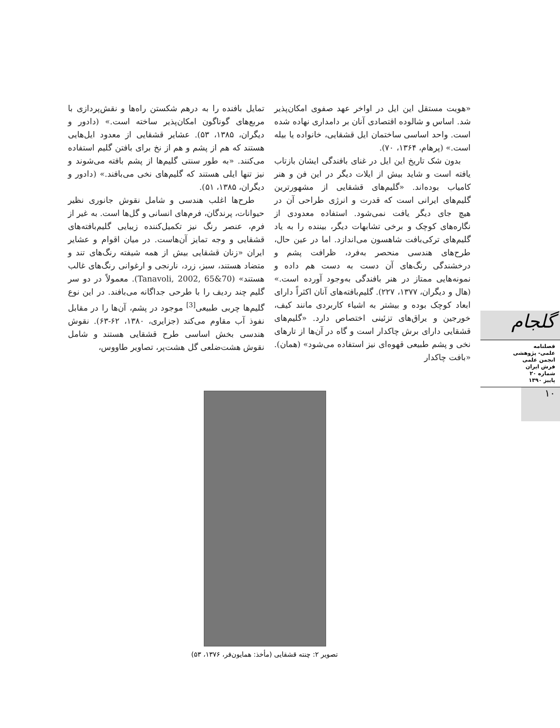«هویت مستقل این ایل در اواخر عهد صفوی امکان‌پذیر شد. اساس و شالوده اقتصادی آنان بر دامداری نهاده شده است. واحد اساسی ساختمان ایل قشقایی، خانواده یا بیله است.» (پرهام، ۱۳۶۴، ۷۰).
بدون شک تاریخ این ایل در غنای بافندگی ایشان بازتاب یافته است و شاید بیش از ایلات دیگر در این فن و هنر کامیاب بوده‌اند. «گلیم‌های قشقایی از مشهورترین گلیم‌های ایرانی است که قدرت و انرژی طراحی آن در هیچ جای دیگر یافت نمی‌شود. استفاده معدودی از نگاره‌های کوچک و برخی تشابهات دیگر، بیننده را به یاد گلیم‌های ترکی‌بافت شاهسون می‌اندازد. اما در عین حال، طرح‌های هندسی منحصر به‌فرد، ظرافت پشم و درخشندگی رنگ‌های آن دست به دست هم داده و نمونه‌هایی ممتاز در هنر بافندگی به‌وجود آورده است.» (هال و دیگران، ۱۳۷۷، ۲۲۷). گلیم‌بافته‌های آنان اکثراً دارای ابعاد کوچک بوده و بیشتر به اشیاء کاربردی مانند کیف، خورجین و یراق‌های تزئینی اختصاص دارد. «گلیم‌های قشقایی دارای برش چاکدار است و گاه در آن‌ها از تارهای نخی و پشم طبیعی قهوه‌ای نیز استفاده می‌شود» (همان). «بافت چاکدار
تمایل بافنده را به درهم شکستن راه‌ها و نقش‌پردازی با مربع‌های گوناگون امکان‌پذیر ساخته است.» (دادور و دیگران، ۱۳۸۵، ۵۳). عشایر قشقایی از معدود ایل‌هایی هستند که هم از پشم و هم از نخ برای بافتن گلیم استفاده می‌کنند. «به طور سنتی گلیم‌ها از پشم بافته می‌شوند و نیز تنها ایلی هستند که گلیم‌های نخی می‌بافند.» (دادور و دیگران، ۱۳۸۵، ۵۱).
طرح‌ها اغلب هندسی و شامل نقوش جانوری نظیر حیوانات، پرندگان، فرم‌های انسانی و گل‌ها است. به غیر از فرم، عنصر رنگ نیز تکمیل‌کننده زیبایی گلیم‌بافته‌های قشقایی و وجه تمایز آن‌هاست. در میان اقوام و عشایر ایران «زنان قشقایی بیش از همه شیفته رنگ‌های تند و متضاد هستند، سبز، زرد، نارنجی و ارغوانی رنگ‌های غالب هستند» (Tanavoli, 2002, 65&70). معمولاً در دو سر گلیم چند ردیف را با طرحی جداگانه می‌بافند. در این نوع گلیم‌ها چربی طبیعی<sup>[3]</sup> موجود در پشم، آن‌ها را در مقابل نفوذ آب مقاوم می‌کند (جزایری، ۱۳۸۰، ۶۲-۶۳). نقوش هندسی بخش اساسی طرح قشقایی هستند و شامل نقوش هشت‌ضلعی گل هشت‌پر، تصاویر طاووس،
گلجام
فصلنامه
علمی- پژوهشی
انجمن علمی
فرش ایران
شماره ۲۰
پاییز ۱۳۹۰
۱۰
تصویر ۲: چنته قشقایی (مأخذ: همایون‌فر، ۱۳۷۶، ۵۳)